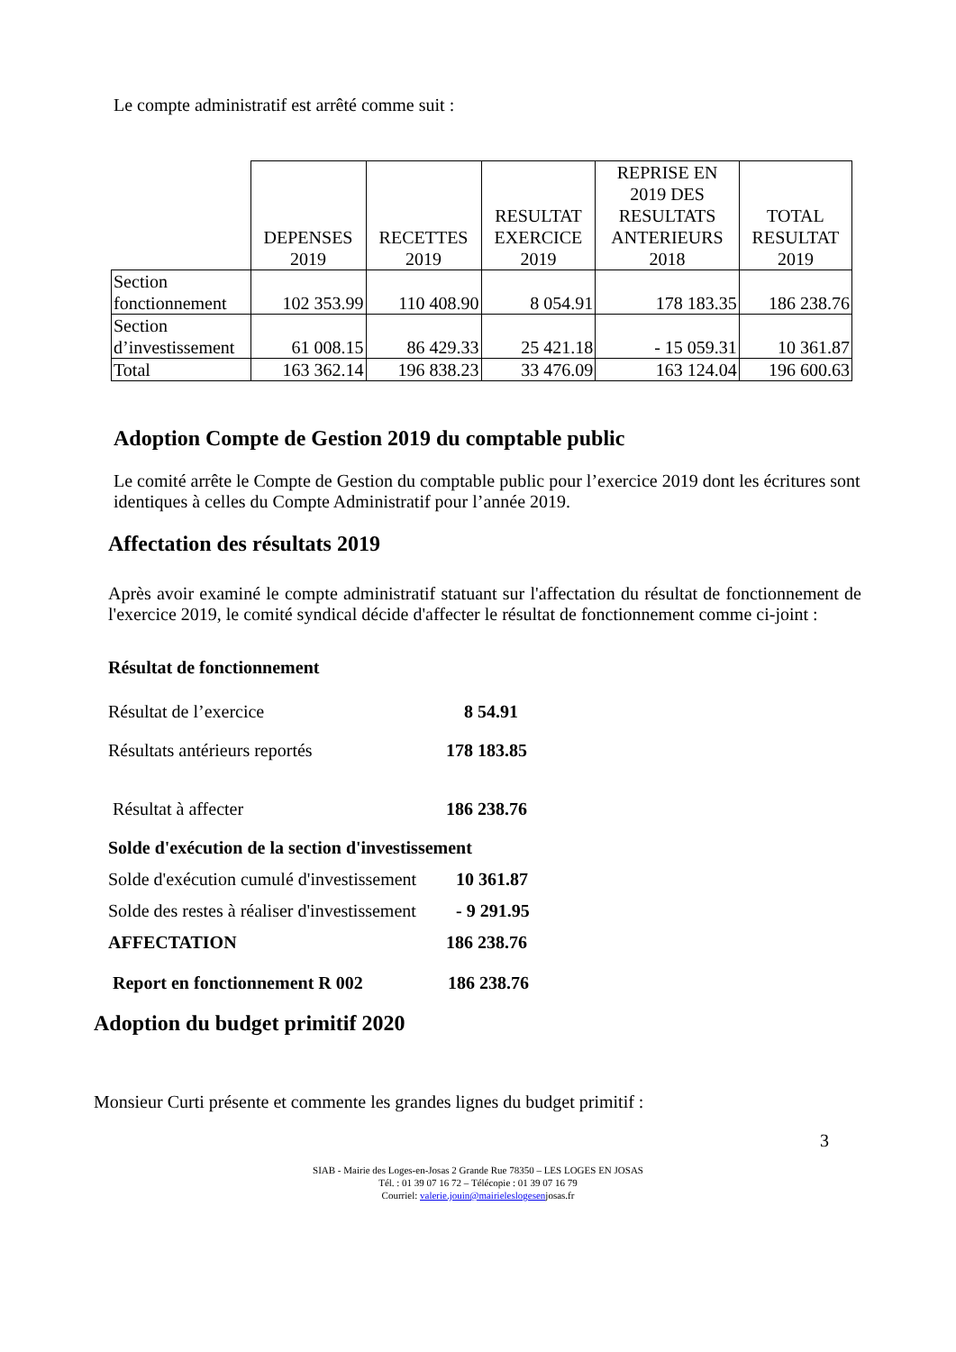Le compte administratif est arrêté comme suit :
| | DEPENSES 2019 | RECETTES 2019 | RESULTAT EXERCICE 2019 | REPRISE EN 2019 DES RESULTATS ANTERIEURS 2018 | TOTAL RESULTAT 2019 |
| --- | --- | --- | --- | --- | --- |
| Section fonctionnement | 102 353.99 | 110 408.90 | 8 054.91 | 178 183.35 | 186 238.76 |
| Section d’investissement | 61 008.15 | 86 429.33 | 25 421.18 | - 15 059.31 | 10 361.87 |
| Total | 163 362.14 | 196 838.23 | 33 476.09 | 163 124.04 | 196 600.63 |
Adoption Compte de Gestion 2019 du comptable public
Le comité arrête le Compte de Gestion du comptable public pour l’exercice 2019 dont les écritures sont identiques à celles du Compte Administratif pour l’année 2019.
Affectation des résultats 2019
Après avoir examiné le compte administratif statuant sur l'affectation du résultat de fonctionnement de l'exercice 2019, le comité syndical décide d'affecter le résultat de fonctionnement comme ci-joint :
Résultat de fonctionnement
Résultat de l’exercice 8 54.91
Résultats antérieurs reportés 178 183.85
Résultat à affecter 186 238.76
Solde d'exécution de la section d'investissement
Solde d'exécution cumulé d'investissement 10 361.87
Solde des restes à réaliser d'investissement - 9 291.95
AFFECTATION 186 238.76
Report en fonctionnement R 002 186 238.76
Adoption du budget primitif 2020
Monsieur Curti présente et commente les grandes lignes du budget primitif :
3
SIAB - Mairie des Loges-en-Josas 2 Grande Rue 78350 – LES LOGES EN JOSAS
Tél. : 01 39 07 16 72 – Télécopie : 01 39 07 16 79
Courriel: valerie.jouin@mairieleslogesenjosas.fr